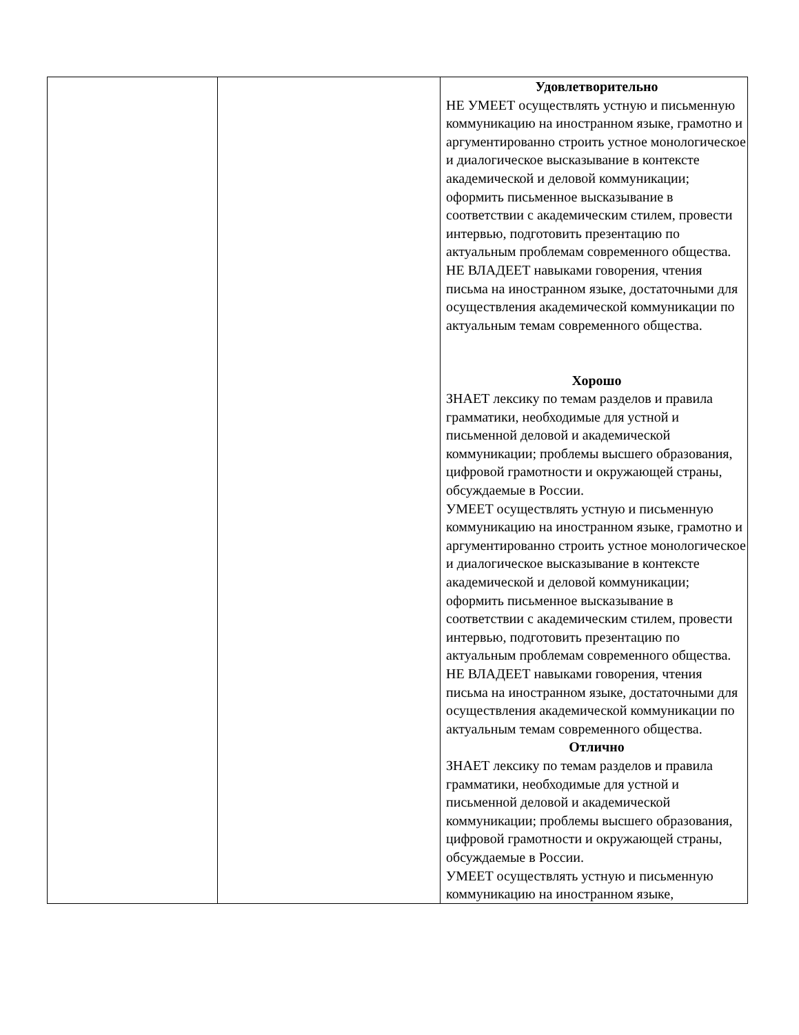| | | Удовлетворительно НЕ УМЕЕТ осуществлять устную и письменную коммуникацию на иностранном языке, грамотно и аргументированно строить устное монологическое и диалогическое высказывание в контексте академической и деловой коммуникации; оформить письменное высказывание в соответствии с академическим стилем, провести интервью, подготовить презентацию по актуальным проблемам современного общества. НЕ ВЛАДЕЕТ навыками говорения, чтения письма на иностранном языке, достаточными для осуществления академической коммуникации по актуальным темам современного общества. Хорошо ЗНАЕТ лексику по темам разделов и правила грамматики, необходимые для устной и письменной деловой и академической коммуникации; проблемы высшего образования, цифровой грамотности и окружающей страны, обсуждаемые в России. УМЕЕТ осуществлять устную и письменную коммуникацию на иностранном языке, грамотно и аргументированно строить устное монологическое и диалогическое высказывание в контексте академической и деловой коммуникации; оформить письменное высказывание в соответствии с академическим стилем, провести интервью, подготовить презентацию по актуальным проблемам современного общества. НЕ ВЛАДЕЕТ навыками говорения, чтения письма на иностранном языке, достаточными для осуществления академической коммуникации по актуальным темам современного общества. Отлично ЗНАЕТ лексику по темам разделов и правила грамматики, необходимые для устной и письменной деловой и академической коммуникации; проблемы высшего образования, цифровой грамотности и окружающей страны, обсуждаемые в России. УМЕЕТ осуществлять устную и письменную коммуникацию на иностранном языке, |